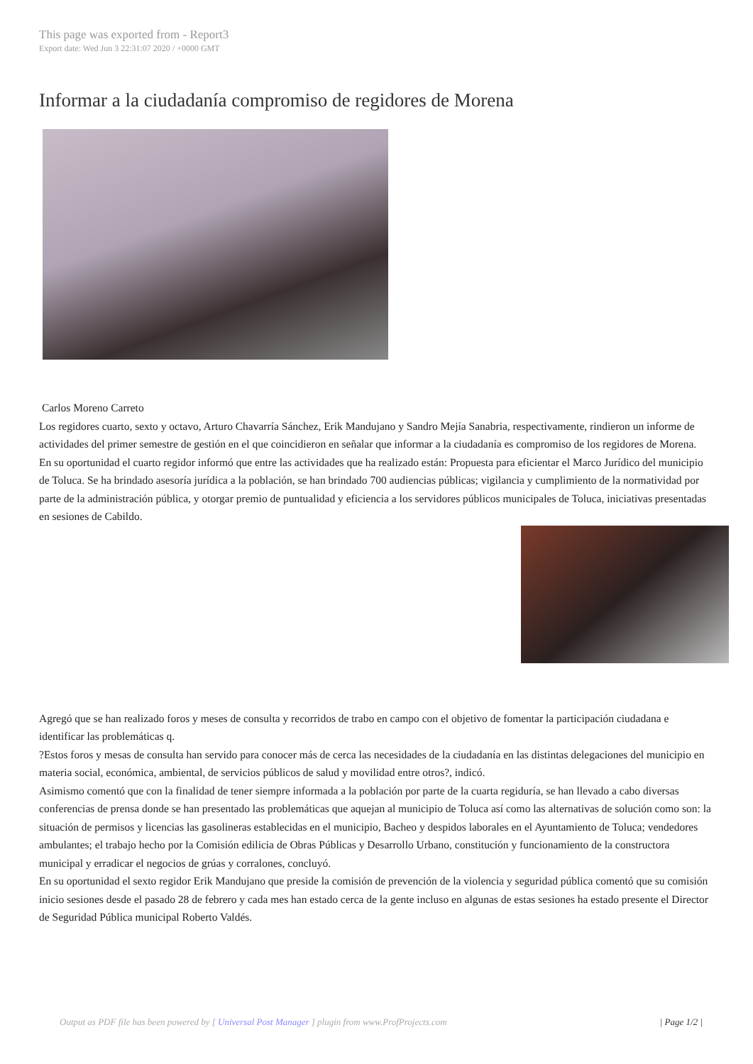This page was exported from - Report3
Export date: Wed Jun 3 22:31:07 2020 / +0000 GMT
Informar a la ciudadanía compromiso de regidores de Morena
Carlos Moreno Carreto
Los regidores cuarto, sexto y octavo, Arturo Chavarría Sánchez, Erik Mandujano y Sandro Mejía Sanabria, respectivamente, rindieron un informe de actividades del primer semestre de gestión en el que coincidieron en señalar que informar a la ciudadanía es compromiso de los regidores de Morena.
En su oportunidad el cuarto regidor informó que entre las actividades que ha realizado están: Propuesta para eficientar el Marco Jurídico del municipio de Toluca. Se ha brindado asesoría jurídica a la población, se han brindado 700 audiencias públicas; vigilancia y cumplimiento de la normatividad por parte de la administración pública, y otorgar premio de puntualidad y eficiencia a los servidores públicos municipales de Toluca, iniciativas presentadas en sesiones de Cabildo.
Agregó que se han realizado foros y meses de consulta y recorridos de trabo en campo con el objetivo de fomentar la participación ciudadana e identificar las problemáticas q.
?Estos foros y mesas de consulta han servido para conocer más de cerca las necesidades de la ciudadanía en las distintas delegaciones del municipio en materia social, económica, ambiental, de servicios públicos de salud y movilidad entre otros?, indicó.
Asimismo comentó que con la finalidad de tener siempre informada a la población por parte de la cuarta regiduría, se han llevado a cabo diversas conferencias de prensa donde se han presentado las problemáticas que aquejan al municipio de Toluca así como las alternativas de solución como son: la situación de permisos y licencias las gasolineras establecidas en el municipio, Bacheo y despidos laborales en el Ayuntamiento de Toluca; vendedores ambulantes; el trabajo hecho por la Comisión edilicia de Obras Públicas y Desarrollo Urbano, constitución y funcionamiento de la constructora municipal y erradicar el negocios de grúas y corralones, concluyó.
En su oportunidad el sexto regidor Erik Mandujano que preside la comisión de prevención de la violencia y seguridad pública comentó que su comisión inicio sesiones desde el pasado 28 de febrero y cada mes han estado cerca de la gente incluso en algunas de estas sesiones ha estado presente el Director de Seguridad Pública municipal Roberto Valdés.
Output as PDF file has been powered by [ Universal Post Manager ] plugin from www.ProfProjects.com | Page 1/2 |